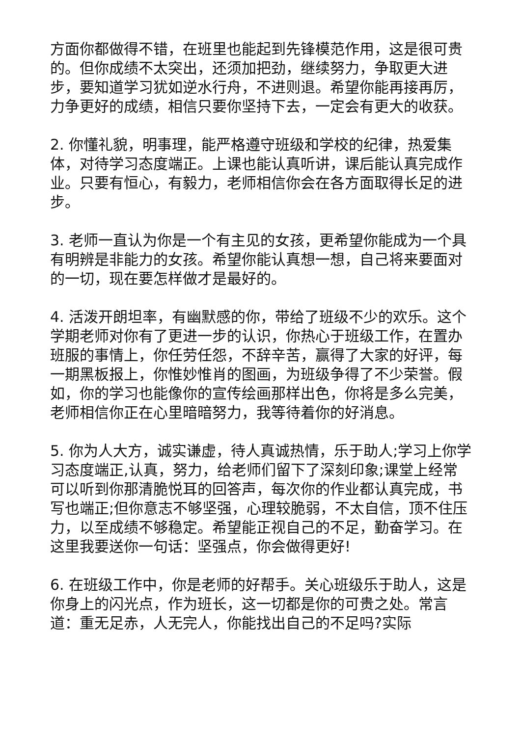方面你都做得不错，在班里也能起到先锋模范作用，这是很可贵的。但你成绩不太突出，还须加把劲，继续努力，争取更大进步，要知道学习犹如逆水行舟，不进则退。希望你能再接再厉，力争更好的成绩，相信只要你坚持下去，一定会有更大的收获。
2. 你懂礼貌，明事理，能严格遵守班级和学校的纪律，热爱集体，对待学习态度端正。上课也能认真听讲，课后能认真完成作业。只要有恒心，有毅力，老师相信你会在各方面取得长足的进步。
3. 老师一直认为你是一个有主见的女孩，更希望你能成为一个具有明辨是非能力的女孩。希望你能认真想一想，自己将来要面对的一切，现在要怎样做才是最好的。
4. 活泼开朗坦率，有幽默感的你，带给了班级不少的欢乐。这个学期老师对你有了更进一步的认识，你热心于班级工作，在置办班服的事情上，你任劳任怨，不辞辛苦，赢得了大家的好评，每一期黑板报上，你惟妙惟肖的图画，为班级争得了不少荣誉。假如，你的学习也能像你的宣传绘画那样出色，你将是多么完美，老师相信你正在心里暗暗努力，我等待着你的好消息。
5. 你为人大方，诚实谦虚，待人真诚热情，乐于助人;学习上你学习态度端正,认真，努力，给老师们留下了深刻印象;课堂上经常可以听到你那清脆悦耳的回答声，每次你的作业都认真完成，书写也端正;但你意志不够坚强，心理较脆弱，不太自信，顶不住压力，以至成绩不够稳定。希望能正视自己的不足，勤奋学习。在这里我要送你一句话：坚强点，你会做得更好!
6. 在班级工作中，你是老师的好帮手。关心班级乐于助人，这是你身上的闪光点，作为班长，这一切都是你的可贵之处。常言道：重无足赤，人无完人，你能找出自己的不足吗?实际